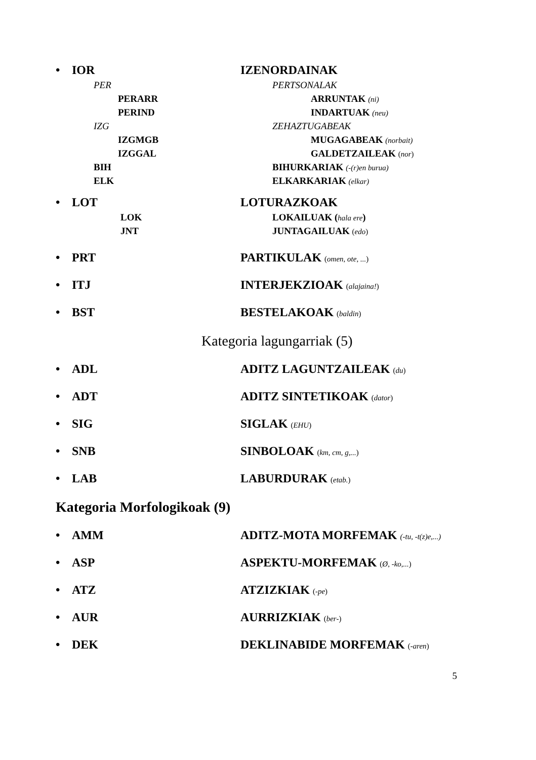• IOR IZENORDAINAK
PER PERTSONALAK
PERARR ARRUNTAK (ni)
PERIND INDARTUAK (neu)
IZG ZEHAZTUGABEAK
IZGMGB MUGAGABEAK (norbait)
IZGGAL GALDETZAILEAK (nor)
BIH BIHURKARIAK (-(r)en burua)
ELK ELKARKARIAK (elkar)
• LOT LOTURAZKOAK
LOK LOKAILUAK (hala ere)
JNT JUNTAGAILUAK (edo)
• PRT PARTIKULAK (omen, ote, ...)
• ITJ INTERJEKZIOAK (alajaina!)
• BST BESTELAKOAK (baldin)
Kategoria lagungarriak (5)
• ADL ADITZ LAGUNTZAILEAK (du)
• ADT ADITZ SINTETIKOAK (dator)
• SIG SIGLAK (EHU)
• SNB SINBOLOAK (km, cm, g,...)
• LAB LABURDURAK (etab.)
Kategoria Morfologikoak (9)
• AMM ADITZ-MOTA MORFEMAK (-tu, -t(z)e,...)
• ASP ASPEKTU-MORFEMAK (Ø, -ko,...)
• ATZ ATZIZKIAK (-pe)
• AUR AURRIZKIAK (ber-)
• DEK DEKLINABIDE MORFEMAK (-aren)
5